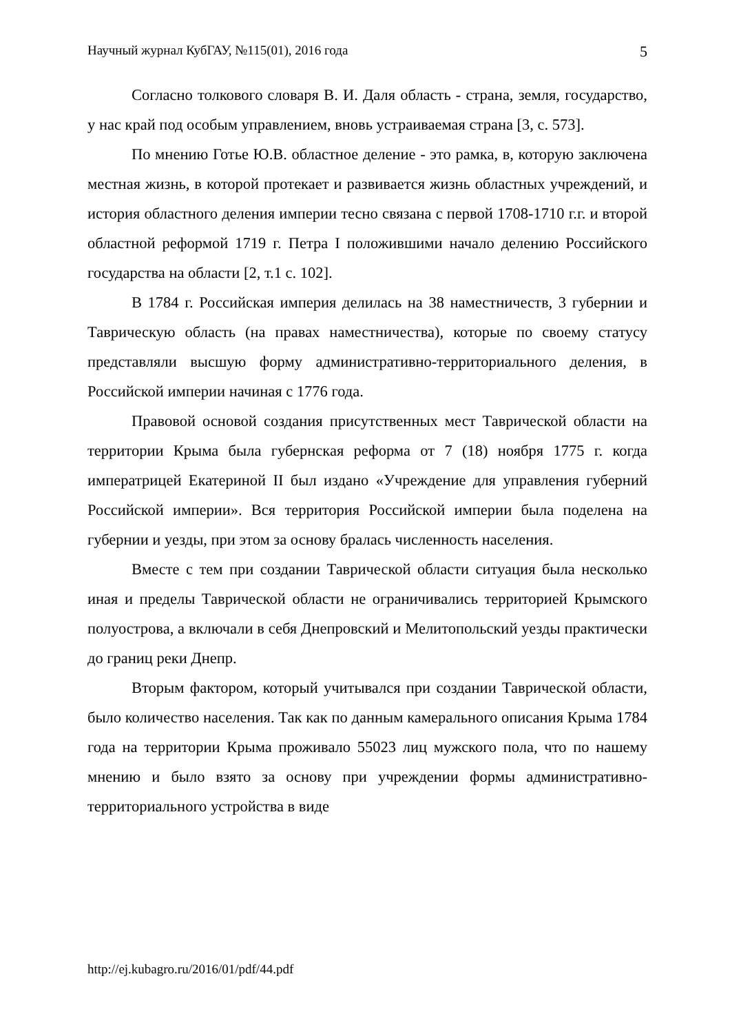Научный журнал КубГАУ, №115(01), 2016 года 5
Согласно толкового словаря В. И. Даля область - страна, земля, государство, у нас край под особым управлением, вновь устраиваемая страна [3, с. 573].
По мнению Готье Ю.В. областное деление - это рамка, в, которую заключена местная жизнь, в которой протекает и развивается жизнь областных учреждений, и история областного деления империи тесно связана с первой 1708-1710 г.г. и второй областной реформой 1719 г. Петра I положившими начало делению Российского государства на области [2, т.1 с. 102].
В 1784 г. Российская империя делилась на 38 наместничеств, 3 губернии и Таврическую область (на правах наместничества), которые по своему статусу представляли высшую форму административно-территориального деления, в Российской империи начиная с 1776 года.
Правовой основой создания присутственных мест Таврической области на территории Крыма была губернская реформа от 7 (18) ноября 1775 г. когда императрицей Екатериной II был издано «Учреждение для управления губерний Российской империи». Вся территория Российской империи была поделена на губернии и уезды, при этом за основу бралась численность населения.
Вместе с тем при создании Таврической области ситуация была несколько иная и пределы Таврической области не ограничивались территорией Крымского полуострова, а включали в себя Днепровский и Мелитопольский уезды практически до границ реки Днепр.
Вторым фактором, который учитывался при создании Таврической области, было количество населения. Так как по данным камерального описания Крыма 1784 года на территории Крыма проживало 55023 лиц мужского пола, что по нашему мнению и было взято за основу при учреждении формы административно-территориального устройства в виде
http://ej.kubagro.ru/2016/01/pdf/44.pdf